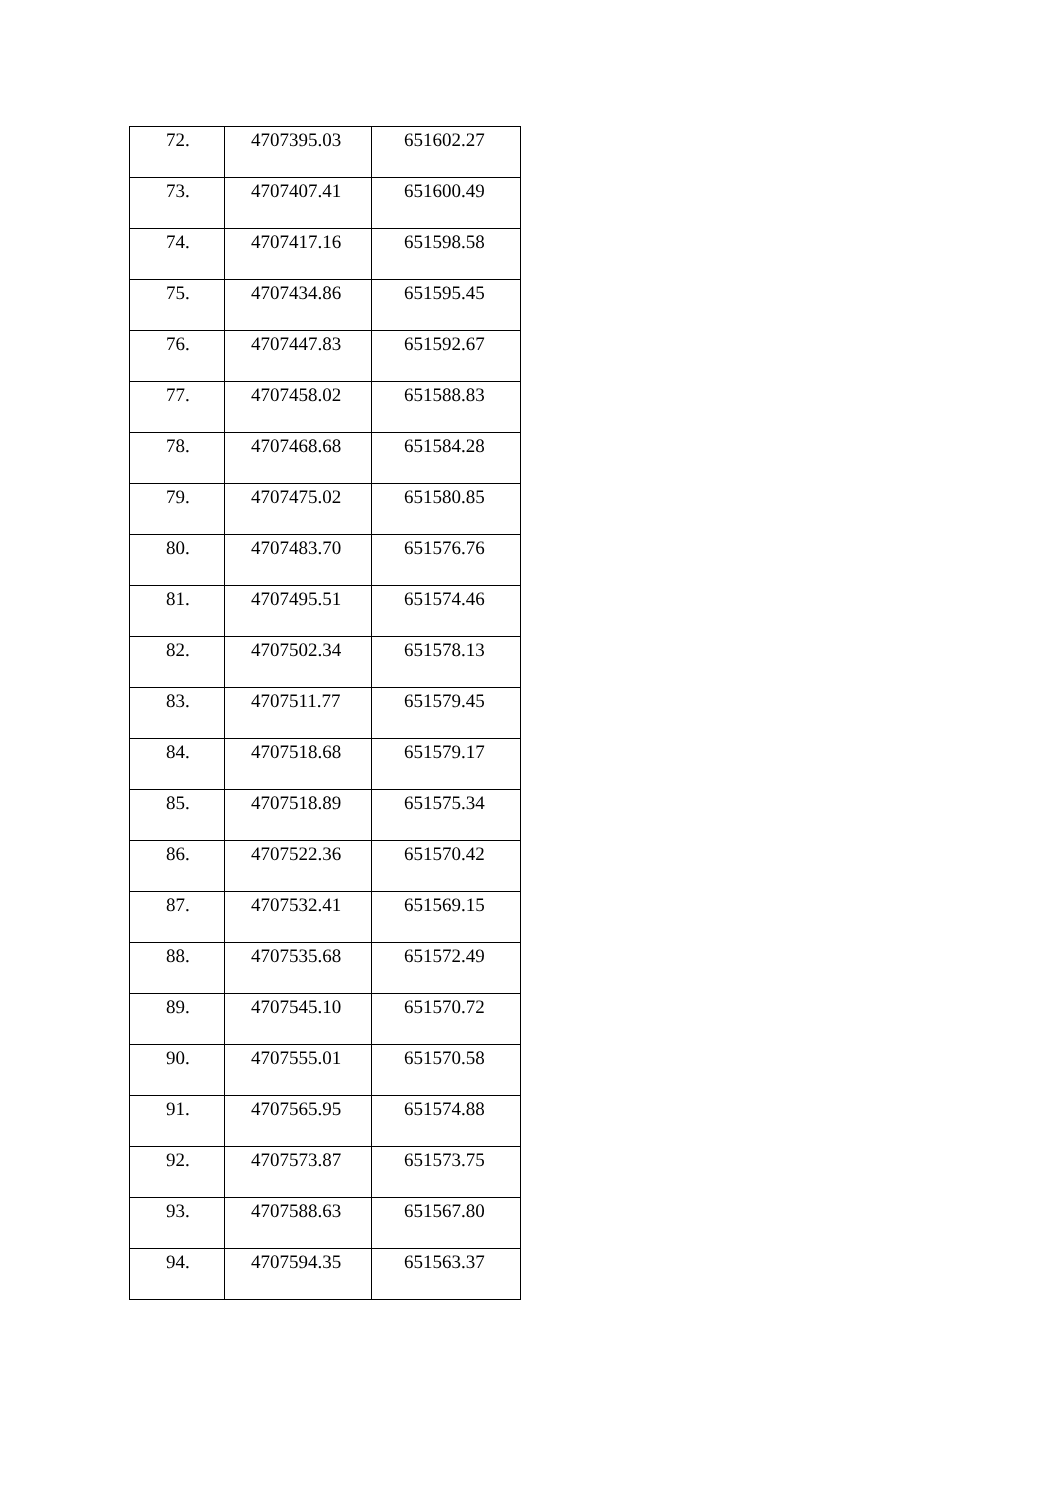| 72. | 4707395.03 | 651602.27 |
| 73. | 4707407.41 | 651600.49 |
| 74. | 4707417.16 | 651598.58 |
| 75. | 4707434.86 | 651595.45 |
| 76. | 4707447.83 | 651592.67 |
| 77. | 4707458.02 | 651588.83 |
| 78. | 4707468.68 | 651584.28 |
| 79. | 4707475.02 | 651580.85 |
| 80. | 4707483.70 | 651576.76 |
| 81. | 4707495.51 | 651574.46 |
| 82. | 4707502.34 | 651578.13 |
| 83. | 4707511.77 | 651579.45 |
| 84. | 4707518.68 | 651579.17 |
| 85. | 4707518.89 | 651575.34 |
| 86. | 4707522.36 | 651570.42 |
| 87. | 4707532.41 | 651569.15 |
| 88. | 4707535.68 | 651572.49 |
| 89. | 4707545.10 | 651570.72 |
| 90. | 4707555.01 | 651570.58 |
| 91. | 4707565.95 | 651574.88 |
| 92. | 4707573.87 | 651573.75 |
| 93. | 4707588.63 | 651567.80 |
| 94. | 4707594.35 | 651563.37 |